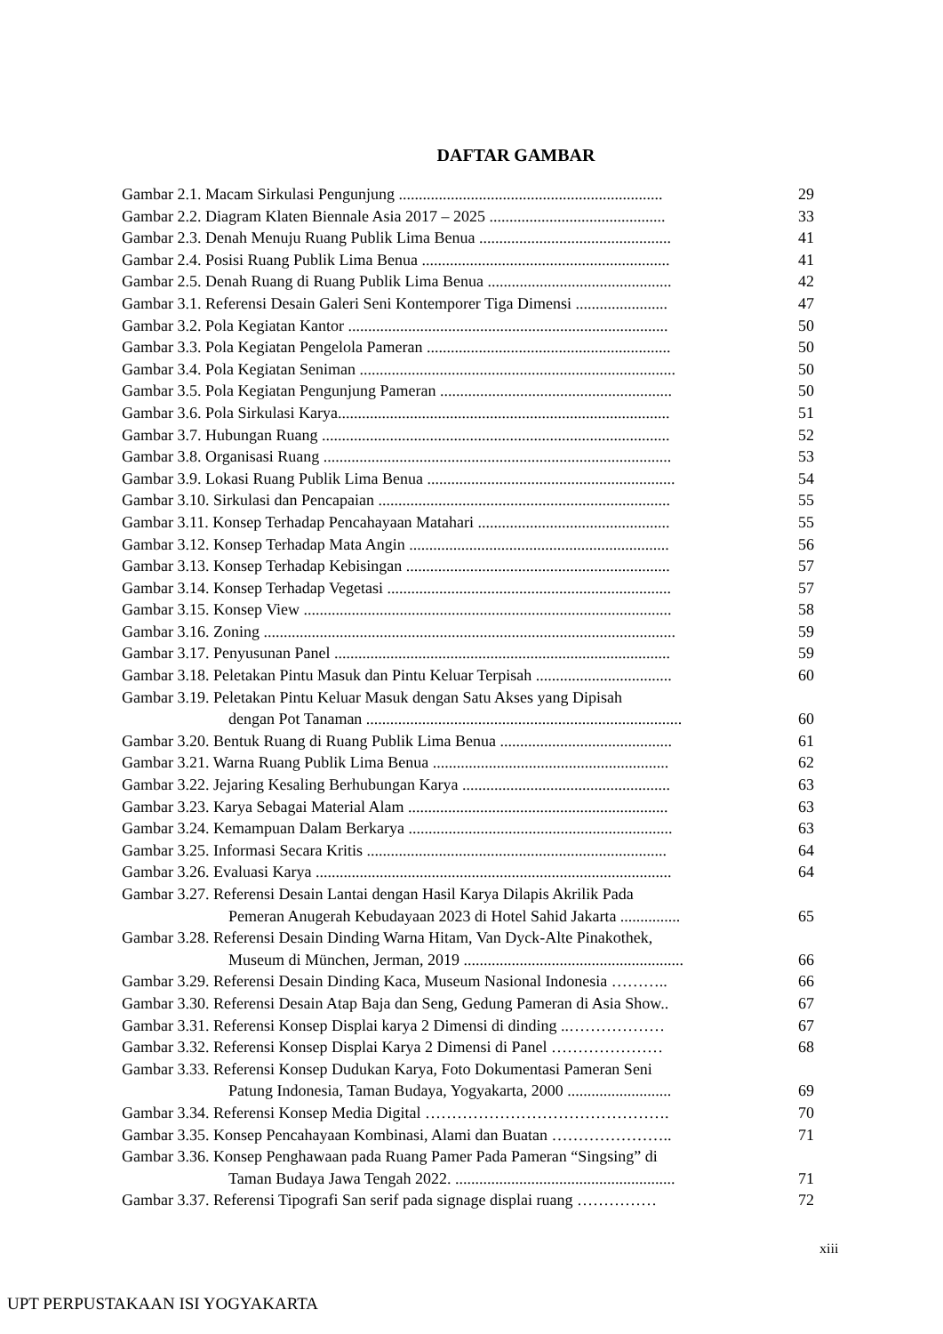DAFTAR GAMBAR
| Gambar 2.1. Macam Sirkulasi Pengunjung .................................................................. | 29 |
| Gambar 2.2. Diagram Klaten Biennale Asia 2017 – 2025 ............................................ | 33 |
| Gambar 2.3. Denah Menuju Ruang Publik Lima Benua ................................................ | 41 |
| Gambar 2.4. Posisi Ruang Publik Lima Benua .............................................................. | 41 |
| Gambar 2.5. Denah Ruang di Ruang Publik Lima Benua .............................................. | 42 |
| Gambar 3.1. Referensi Desain Galeri Seni Kontemporer Tiga Dimensi ....................... | 47 |
| Gambar 3.2. Pola Kegiatan Kantor ................................................................................ | 50 |
| Gambar 3.3. Pola Kegiatan Pengelola Pameran ............................................................. | 50 |
| Gambar 3.4. Pola Kegiatan Seniman ............................................................................... | 50 |
| Gambar 3.5. Pola Kegiatan Pengunjung Pameran .......................................................... | 50 |
| Gambar 3.6. Pola Sirkulasi Karya................................................................................... | 51 |
| Gambar 3.7. Hubungan Ruang ....................................................................................... | 52 |
| Gambar 3.8. Organisasi Ruang ....................................................................................... | 53 |
| Gambar 3.9. Lokasi Ruang Publik Lima Benua .............................................................. | 54 |
| Gambar 3.10. Sirkulasi dan Pencapaian ......................................................................... | 55 |
| Gambar 3.11. Konsep Terhadap Pencahayaan Matahari ................................................ | 55 |
| Gambar 3.12. Konsep Terhadap Mata Angin ................................................................. | 56 |
| Gambar 3.13. Konsep Terhadap Kebisingan .................................................................. | 57 |
| Gambar 3.14. Konsep Terhadap Vegetasi ....................................................................... | 57 |
| Gambar 3.15. Konsep View ............................................................................................ | 58 |
| Gambar 3.16. Zoning ....................................................................................................... | 59 |
| Gambar 3.17. Penyusunan Panel .................................................................................... | 59 |
| Gambar 3.18. Peletakan Pintu Masuk dan Pintu Keluar Terpisah .................................. | 60 |
| Gambar 3.19. Peletakan Pintu Keluar Masuk dengan Satu Akses yang Dipisah dengan Pot Tanaman ............................................................................... | 60 |
| Gambar 3.20. Bentuk Ruang di Ruang Publik Lima Benua ........................................... | 61 |
| Gambar 3.21. Warna Ruang Publik Lima Benua ........................................................... | 62 |
| Gambar 3.22. Jejaring Kesaling Berhubungan Karya .................................................... | 63 |
| Gambar 3.23. Karya Sebagai Material Alam ................................................................. | 63 |
| Gambar 3.24. Kemampuan Dalam Berkarya .................................................................. | 63 |
| Gambar 3.25. Informasi Secara Kritis ........................................................................... | 64 |
| Gambar 3.26. Evaluasi Karya ......................................................................................... | 64 |
| Gambar 3.27. Referensi Desain Lantai dengan Hasil Karya Dilapis Akrilik Pada Pemeran Anugerah Kebudayaan 2023 di Hotel Sahid Jakarta ............... | 65 |
| Gambar 3.28. Referensi Desain Dinding Warna Hitam, Van Dyck-Alte Pinakothek, Museum di München, Jerman, 2019 ....................................................... | 66 |
| Gambar 3.29. Referensi Desain Dinding Kaca, Museum Nasional Indonesia ……….. | 66 |
| Gambar 3.30. Referensi Desain Atap Baja dan Seng, Gedung Pameran di Asia Show.. | 67 |
| Gambar 3.31. Referensi Konsep Displai karya 2 Dimensi di dinding ..……………… | 67 |
| Gambar 3.32. Referensi Konsep Displai Karya 2 Dimensi di Panel ………………… | 68 |
| Gambar 3.33. Referensi Konsep Dudukan Karya, Foto Dokumentasi Pameran Seni Patung Indonesia, Taman Budaya, Yogyakarta, 2000 .......................... | 69 |
| Gambar 3.34. Referensi Konsep Media Digital ………………………………………. | 70 |
| Gambar 3.35. Konsep Pencahayaan Kombinasi, Alami dan Buatan ………………….. | 71 |
| Gambar 3.36. Konsep Penghawaan pada Ruang Pamer Pada Pameran “Singsing” di Taman Budaya Jawa Tengah 2022. ....................................................... | 71 |
| Gambar 3.37. Referensi Tipografi San serif pada signage displai ruang …………… | 72 |
xiii
UPT PERPUSTAKAAN ISI YOGYAKARTA